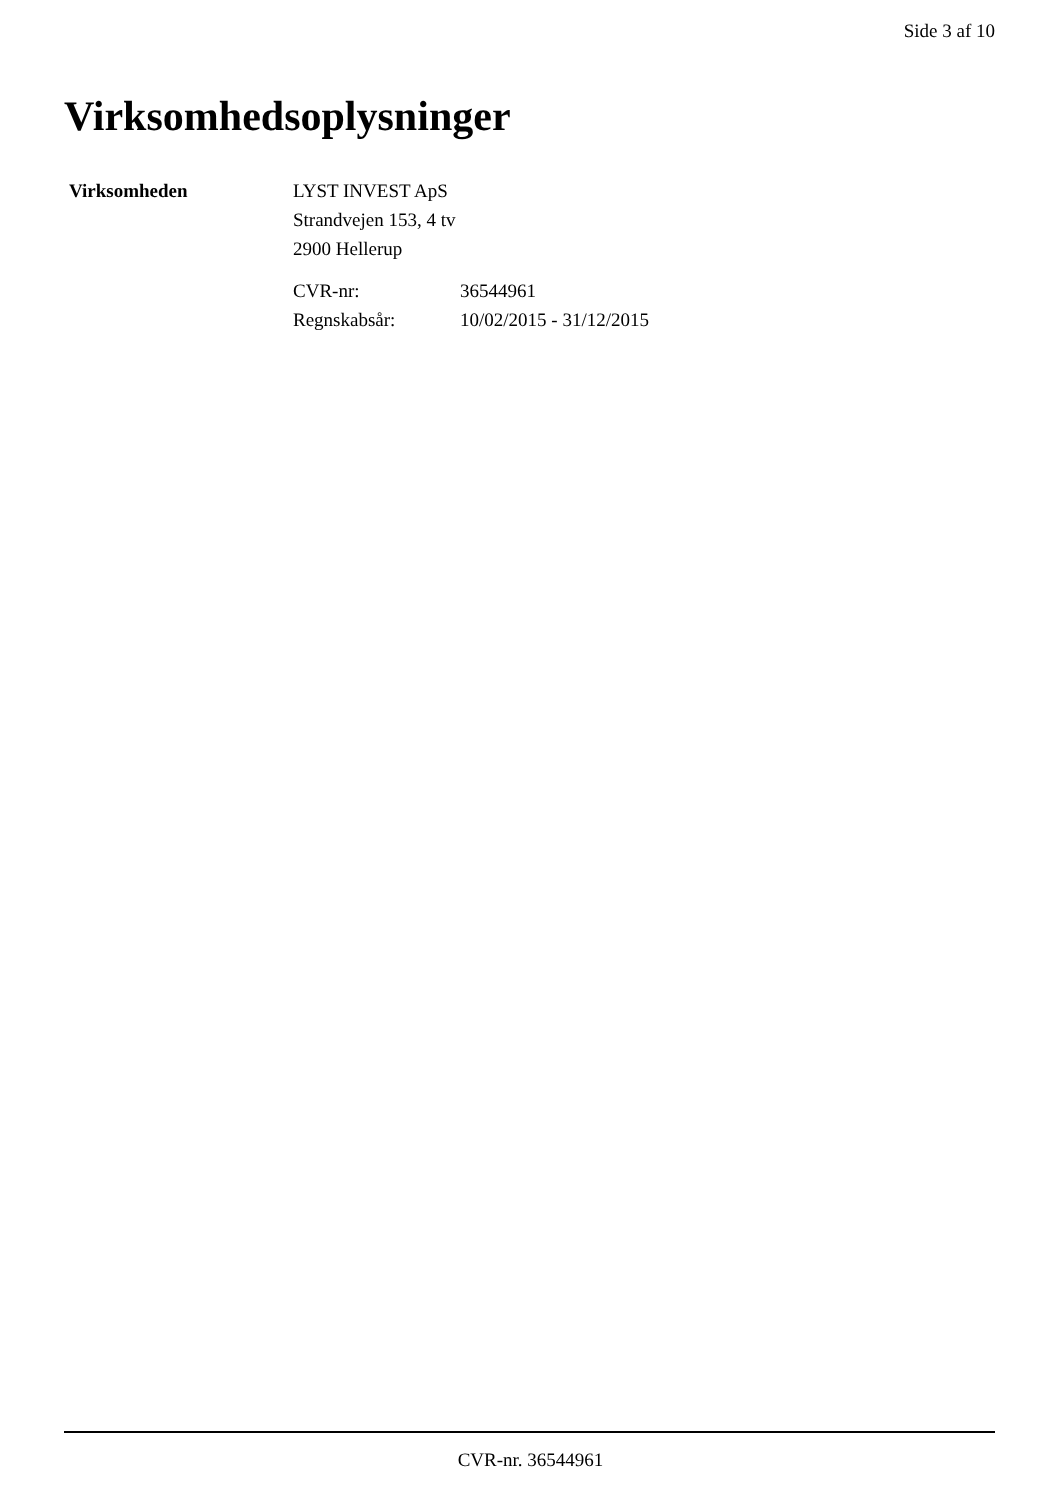Side 3 af 10
Virksomhedsoplysninger
Virksomheden LYST INVEST ApS
Strandvejen 153, 4 tv
2900 Hellerup
CVR-nr:
36544961
Regnskabsår:
10/02/2015 - 31/12/2015
CVR-nr. 36544961